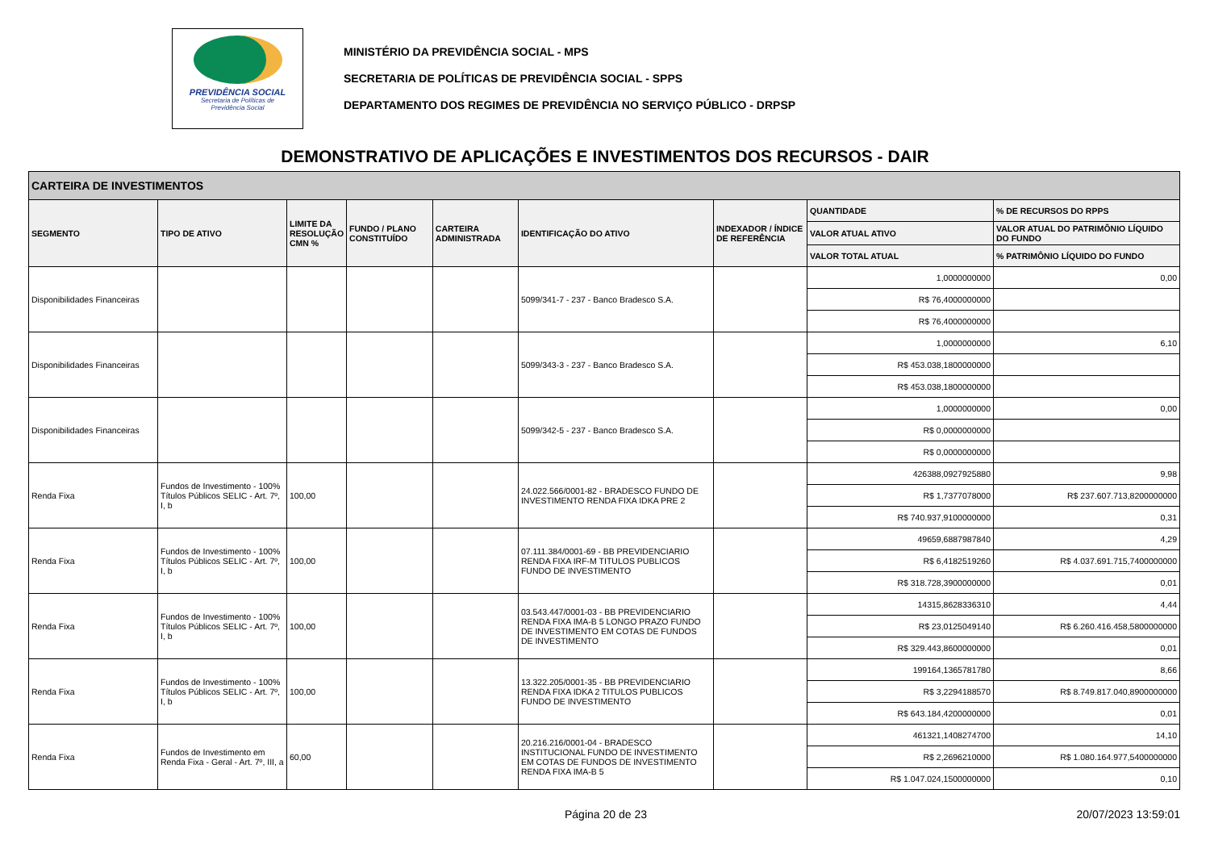PREVIDÊNCIA SOCIAL
Secretaria de Políticas de
Previdência Social
MINISTÉRIO DA PREVIDÊNCIA SOCIAL - MPS
SECRETARIA DE POLÍTICAS DE PREVIDÊNCIA SOCIAL - SPPS
DEPARTAMENTO DOS REGIMES DE PREVIDÊNCIA NO SERVIÇO PÚBLICO - DRPSP
DEMONSTRATIVO DE APLICAÇÕES E INVESTIMENTOS DOS RECURSOS - DAIR
| CARTEIRA DE INVESTIMENTOS | | | | | | | | |
| --- | --- | --- | --- | --- | --- | --- | --- | --- |
| SEGMENTO | TIPO DE ATIVO | LIMITE DA RESOLUÇÃO CMN % | FUNDO / PLANO CONSTITUÍDO | CARTEIRA ADMINISTRADA | IDENTIFICAÇÃO DO ATIVO | INDEXADOR / ÍNDICE DE REFERÊNCIA | QUANTIDADE | % DE RECURSOS DO RPPS |
| | | | | | | | VALOR ATUAL ATIVO | VALOR ATUAL DO PATRIMÔNIO LÍQUIDO DO FUNDO |
| | | | | | | | VALOR TOTAL ATUAL | % PATRIMÔNIO LÍQUIDO DO FUNDO |
| Disponibilidades Financeiras | | | | | 5099/341-7 - 237 - Banco Bradesco S.A. | | 1,0000000000 | 0,00 |
| | | | | | | | R$ 76,4000000000 | |
| | | | | | | | R$ 76,4000000000 | |
| Disponibilidades Financeiras | | | | | 5099/343-3 - 237 - Banco Bradesco S.A. | | 1,0000000000 | 6,10 |
| | | | | | | | R$ 453.038,1800000000 | |
| | | | | | | | R$ 453.038,1800000000 | |
| Disponibilidades Financeiras | | | | | 5099/342-5 - 237 - Banco Bradesco S.A. | | 1,0000000000 | 0,00 |
| | | | | | | | R$ 0,0000000000 | |
| | | | | | | | R$ 0,0000000000 | |
| Renda Fixa | Fundos de Investimento - 100% Títulos Públicos SELIC - Art. 7º, I, b | 100,00 | | | 24.022.566/0001-82 - BRADESCO FUNDO DE INVESTIMENTO RENDA FIXA IDKA PRE 2 | | 426388,0927925880 | 9,98 |
| | | | | | | | R$ 1,7377078000 | R$ 237.607.713,8200000000 |
| | | | | | | | R$ 740.937,9100000000 | 0,31 |
| Renda Fixa | Fundos de Investimento - 100% Títulos Públicos SELIC - Art. 7º, I, b | 100,00 | | | 07.111.384/0001-69 - BB PREVIDENCIARIO RENDA FIXA IRF-M TITULOS PUBLICOS FUNDO DE INVESTIMENTO | | 49659,6887987840 | 4,29 |
| | | | | | | | R$ 6,4182519260 | R$ 4.037.691.715,7400000000 |
| | | | | | | | R$ 318.728,3900000000 | 0,01 |
| Renda Fixa | Fundos de Investimento - 100% Títulos Públicos SELIC - Art. 7º, I, b | 100,00 | | | 03.543.447/0001-03 - BB PREVIDENCIARIO RENDA FIXA IMA-B 5 LONGO PRAZO FUNDO DE INVESTIMENTO EM COTAS DE FUNDOS DE INVESTIMENTO | | 14315,8628336310 | 4,44 |
| | | | | | | | R$ 23,0125049140 | R$ 6.260.416.458,5800000000 |
| | | | | | | | R$ 329.443,8600000000 | 0,01 |
| Renda Fixa | Fundos de Investimento - 100% Títulos Públicos SELIC - Art. 7º, I, b | 100,00 | | | 13.322.205/0001-35 - BB PREVIDENCIARIO RENDA FIXA IDKA 2 TITULOS PUBLICOS FUNDO DE INVESTIMENTO | | 199164,1365781780 | 8,66 |
| | | | | | | | R$ 3,2294188570 | R$ 8.749.817.040,8900000000 |
| | | | | | | | R$ 643.184,4200000000 | 0,01 |
| Renda Fixa | Fundos de Investimento em Renda Fixa - Geral - Art. 7º, III, a | 60,00 | | | 20.216.216/0001-04 - BRADESCO INSTITUCIONAL FUNDO DE INVESTIMENTO EM COTAS DE FUNDOS DE INVESTIMENTO RENDA FIXA IMA-B 5 | | 461321,1408274700 | 14,10 |
| | | | | | | | R$ 2,2696210000 | R$ 1.080.164.977,5400000000 |
| | | | | | | | R$ 1.047.024,1500000000 | 0,10 |
Página 20 de 23 20/07/2023 13:59:01